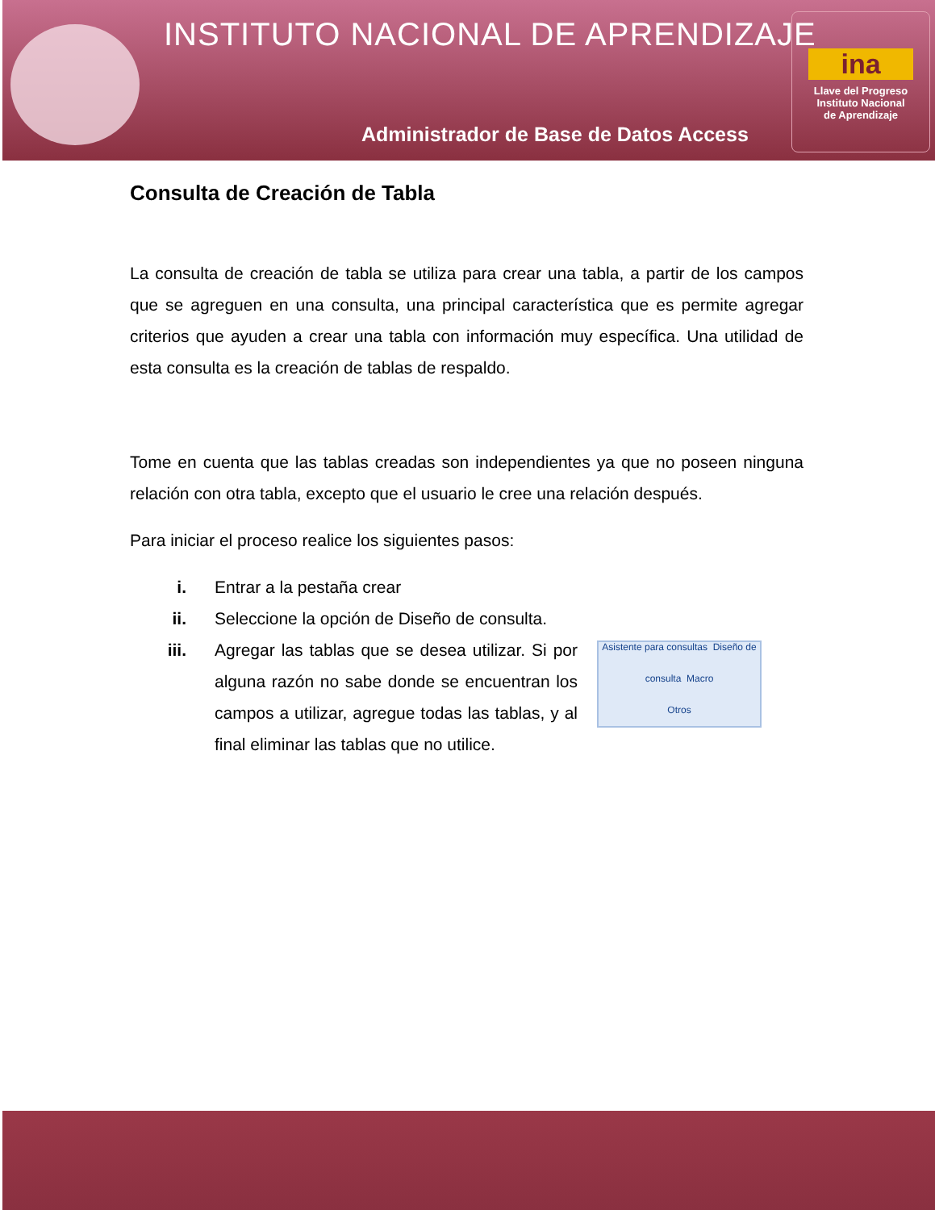INSTITUTO NACIONAL DE APRENDIZAJE
Administrador de Base de Datos Access
ina
Llave del Progreso
Instituto Nacional
de Aprendizaje
Consulta de Creación de Tabla
La consulta de creación de tabla se utiliza para crear una tabla, a partir de los campos que se agreguen en una consulta, una principal característica que es permite agregar criterios que ayuden a crear una tabla con información muy específica. Una utilidad de esta consulta es la creación de tablas de respaldo.
Tome en cuenta que las tablas creadas son independientes ya que no poseen ninguna relación con otra tabla, excepto que el usuario le cree una relación después.
Para iniciar el proceso realice los siguientes pasos:
i. Entrar a la pestaña crear
ii. Seleccione la opción de Diseño de consulta.
iii. Asistente para consultas Diseño de consulta Macro
Otros
Agregar las tablas que se desea utilizar. Si por alguna razón no sabe donde se encuentran los campos a utilizar, agregue todas las tablas, y al final eliminar las tablas que no utilice.